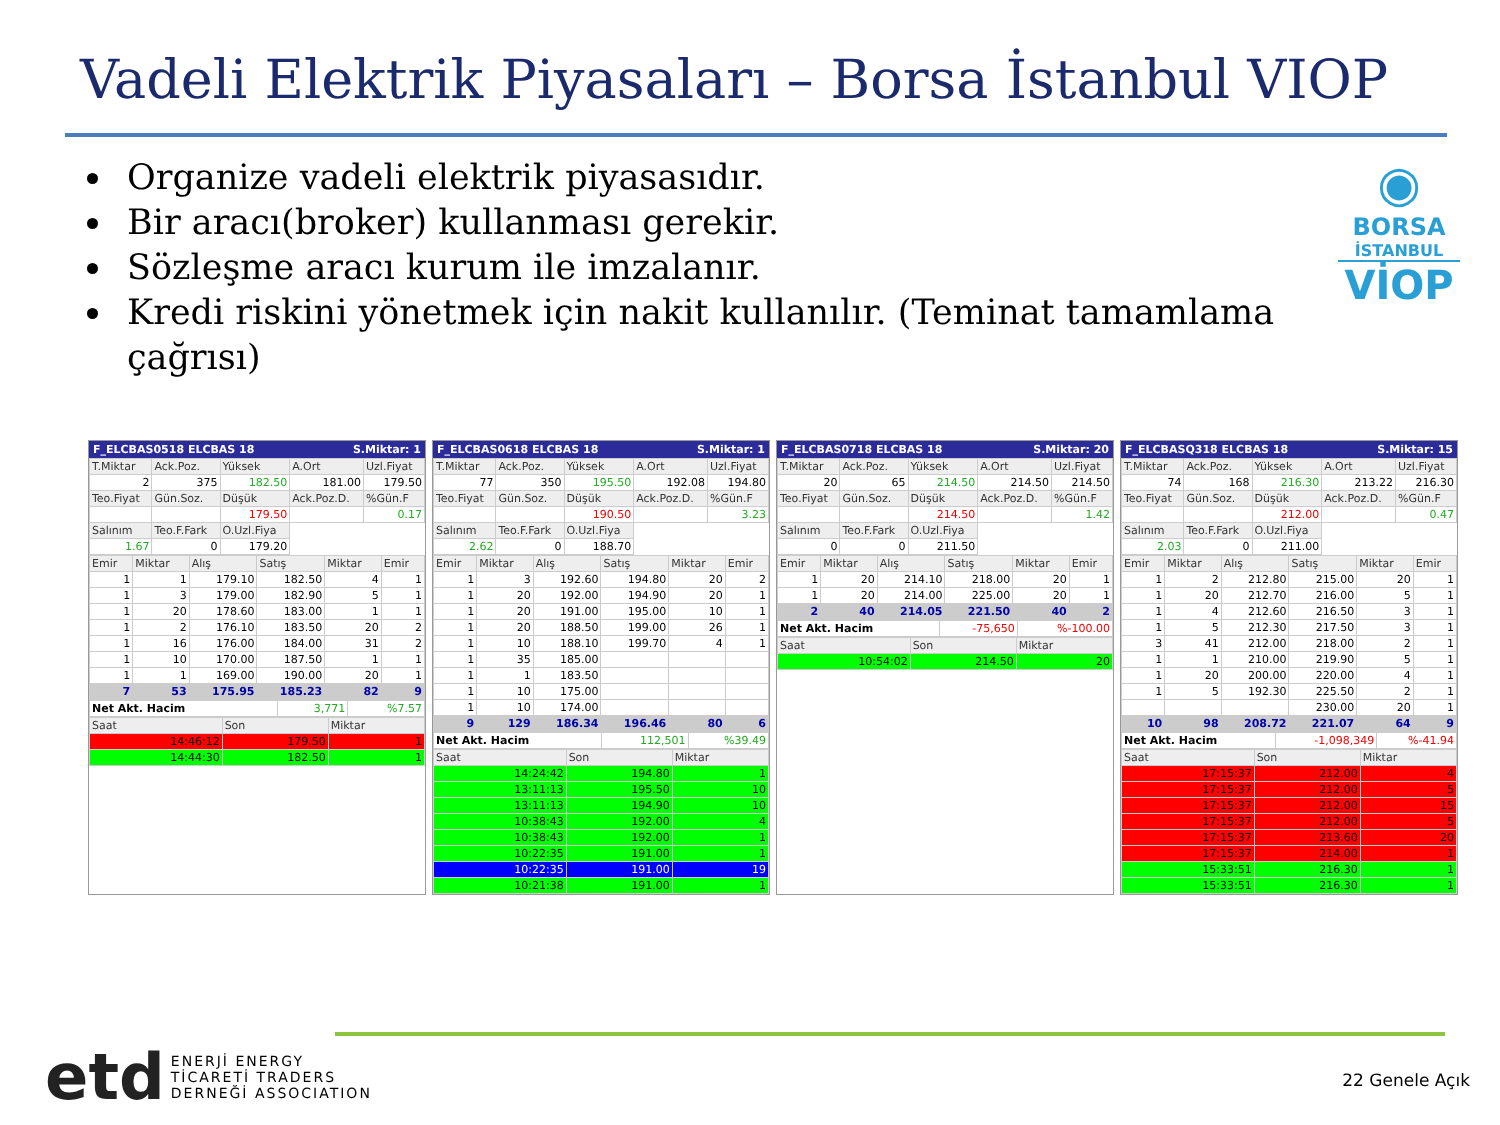Vadeli Elektrik Piyasaları – Borsa İstanbul VIOP
Organize vadeli elektrik piyasasıdır.
Bir aracı(broker) kullanması gerekir.
Sözleşme aracı kurum ile imzalanır.
Kredi riskini yönetmek için nakit kullanılır. (Teminat tamamlama çağrısı)
◉
BORSA
İSTANBUL
VİOP
F_ELCBAS0518 ELCBAS 18 S.Miktar: 1
| T.Miktar | Ack.Poz. | Yüksek | A.Ort | Uzl.Fiyat |
| --- | --- | --- | --- | --- |
| 2 | 375 | 182.50 | 181.00 | 179.50 |
| Teo.Fiyat | Gün.Soz. | Düşük | Ack.Poz.D. | %Gün.F |
| | | 179.50 | | 0.17 |
| Salınım | Teo.F.Fark | O.Uzl.Fiya | | |
| 1.67 | 0 | 179.20 | | |
| Emir | Miktar | Alış | Satış | Miktar | Emir |
| --- | --- | --- | --- | --- | --- |
| 1 | 1 | 179.10 | 182.50 | 4 | 1 |
| 1 | 3 | 179.00 | 182.90 | 5 | 1 |
| 1 | 20 | 178.60 | 183.00 | 1 | 1 |
| 1 | 2 | 176.10 | 183.50 | 20 | 2 |
| 1 | 16 | 176.00 | 184.00 | 31 | 2 |
| 1 | 10 | 170.00 | 187.50 | 1 | 1 |
| 1 | 1 | 169.00 | 190.00 | 20 | 1 |
| 7 | 53 | 175.95 | 185.23 | 82 | 9 |
| Net Akt. Hacim | 3,771 | %7.57 |
| Saat | Son | Miktar |
| --- | --- | --- |
| 14:46:12 | 179.50 | 1 |
| 14:44:30 | 182.50 | 1 |
F_ELCBAS0618 ELCBAS 18 S.Miktar: 1
| T.Miktar | Ack.Poz. | Yüksek | A.Ort | Uzl.Fiyat |
| --- | --- | --- | --- | --- |
| 77 | 350 | 195.50 | 192.08 | 194.80 |
| Teo.Fiyat | Gün.Soz. | Düşük | Ack.Poz.D. | %Gün.F |
| | | 190.50 | | 3.23 |
| Salınım | Teo.F.Fark | O.Uzl.Fiya | | |
| 2.62 | 0 | 188.70 | | |
| Emir | Miktar | Alış | Satış | Miktar | Emir |
| --- | --- | --- | --- | --- | --- |
| 1 | 3 | 192.60 | 194.80 | 20 | 2 |
| 1 | 20 | 192.00 | 194.90 | 20 | 1 |
| 1 | 20 | 191.00 | 195.00 | 10 | 1 |
| 1 | 20 | 188.50 | 199.00 | 26 | 1 |
| 1 | 10 | 188.10 | 199.70 | 4 | 1 |
| 1 | 35 | 185.00 | | | |
| 1 | 1 | 183.50 | | | |
| 1 | 10 | 175.00 | | | |
| 1 | 10 | 174.00 | | | |
| 9 | 129 | 186.34 | 196.46 | 80 | 6 |
| Net Akt. Hacim | 112,501 | %39.49 |
| Saat | Son | Miktar |
| --- | --- | --- |
| 14:24:42 | 194.80 | 1 |
| 13:11:13 | 195.50 | 10 |
| 13:11:13 | 194.90 | 10 |
| 10:38:43 | 192.00 | 4 |
| 10:38:43 | 192.00 | 1 |
| 10:22:35 | 191.00 | 1 |
| 10:22:35 | 191.00 | 19 |
| 10:21:38 | 191.00 | 1 |
F_ELCBAS0718 ELCBAS 18 S.Miktar: 20
| T.Miktar | Ack.Poz. | Yüksek | A.Ort | Uzl.Fiyat |
| --- | --- | --- | --- | --- |
| 20 | 65 | 214.50 | 214.50 | 214.50 |
| Teo.Fiyat | Gün.Soz. | Düşük | Ack.Poz.D. | %Gün.F |
| | | 214.50 | | 1.42 |
| Salınım | Teo.F.Fark | O.Uzl.Fiya | | |
| 0 | 0 | 211.50 | | |
| Emir | Miktar | Alış | Satış | Miktar | Emir |
| --- | --- | --- | --- | --- | --- |
| 1 | 20 | 214.10 | 218.00 | 20 | 1 |
| 1 | 20 | 214.00 | 225.00 | 20 | 1 |
| 2 | 40 | 214.05 | 221.50 | 40 | 2 |
| Net Akt. Hacim | -75,650 | %-100.00 |
| Saat | Son | Miktar |
| --- | --- | --- |
| 10:54:02 | 214.50 | 20 |
F_ELCBASQ318 ELCBAS 18 S.Miktar: 15
| T.Miktar | Ack.Poz. | Yüksek | A.Ort | Uzl.Fiyat |
| --- | --- | --- | --- | --- |
| 74 | 168 | 216.30 | 213.22 | 216.30 |
| Teo.Fiyat | Gün.Soz. | Düşük | Ack.Poz.D. | %Gün.F |
| | | 212.00 | | 0.47 |
| Salınım | Teo.F.Fark | O.Uzl.Fiya | | |
| 2.03 | 0 | 211.00 | | |
| Emir | Miktar | Alış | Satış | Miktar | Emir |
| --- | --- | --- | --- | --- | --- |
| 1 | 2 | 212.80 | 215.00 | 20 | 1 |
| 1 | 20 | 212.70 | 216.00 | 5 | 1 |
| 1 | 4 | 212.60 | 216.50 | 3 | 1 |
| 1 | 5 | 212.30 | 217.50 | 3 | 1 |
| 3 | 41 | 212.00 | 218.00 | 2 | 1 |
| 1 | 1 | 210.00 | 219.90 | 5 | 1 |
| 1 | 20 | 200.00 | 220.00 | 4 | 1 |
| 1 | 5 | 192.30 | 225.50 | 2 | 1 |
| | | | 230.00 | 20 | 1 |
| 10 | 98 | 208.72 | 221.07 | 64 | 9 |
| Net Akt. Hacim | -1,098,349 | %-41.94 |
| Saat | Son | Miktar |
| --- | --- | --- |
| 17:15:37 | 212.00 | 4 |
| 17:15:37 | 212.00 | 5 |
| 17:15:37 | 212.00 | 15 |
| 17:15:37 | 212.00 | 5 |
| 17:15:37 | 213.60 | 20 |
| 17:15:37 | 214.00 | 1 |
| 15:33:51 | 216.30 | 1 |
| 15:33:51 | 216.30 | 1 |
etd
ENERJİ ENERGY
TİCARETİ TRADERS
DERNEĞİ ASSOCIATION
22 Genele Açık